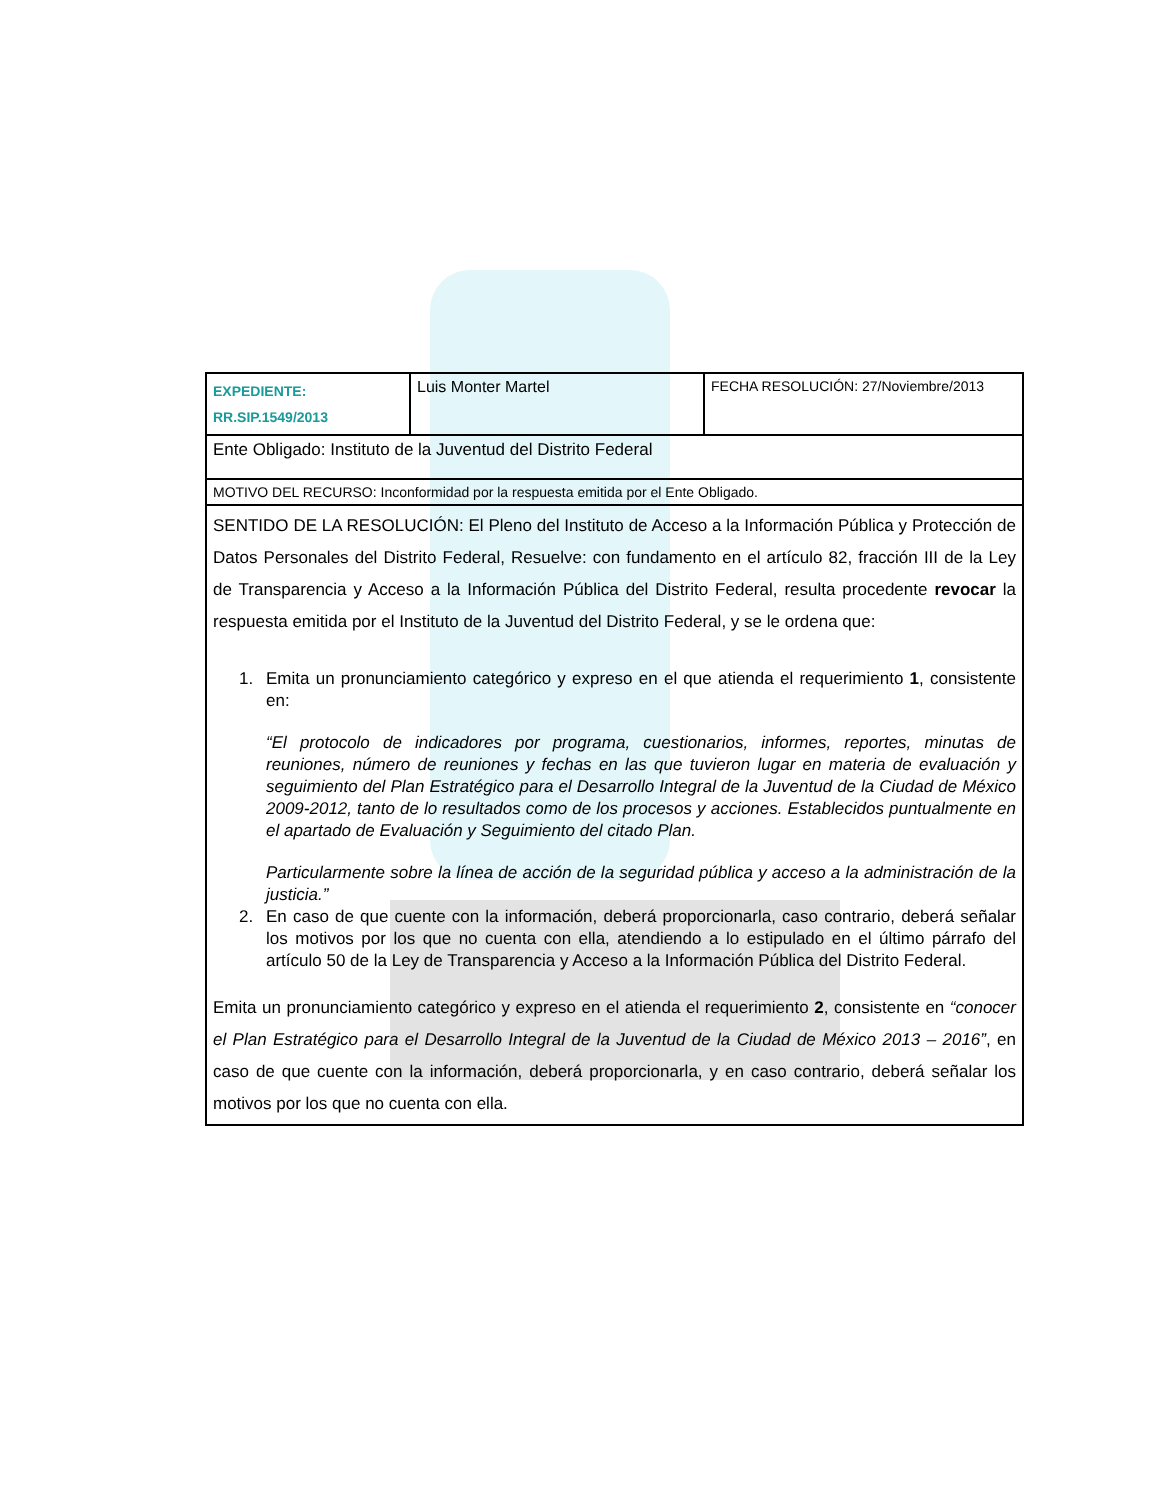| EXPEDIENTE: RR.SIP.1549/2013 | Luis Monter Martel | FECHA RESOLUCIÓN: 27/Noviembre/2013 |
| Ente Obligado: Instituto de la Juventud del Distrito Federal | | |
| MOTIVO DEL RECURSO: Inconformidad por la respuesta emitida por el Ente Obligado. | | |
| SENTIDO DE LA RESOLUCIÓN: El Pleno del Instituto de Acceso a la Información Pública y Protección de Datos Personales del Distrito Federal, Resuelve: con fundamento en el artículo 82, fracción III de la Ley de Transparencia y Acceso a la Información Pública del Distrito Federal, resulta procedente revocar la respuesta emitida por el Instituto de la Juventud del Distrito Federal, y se le ordena que: 1. Emita un pronunciamiento categórico y expreso en el que atienda el requerimiento 1 , consistente en: “El protocolo de indicadores por programa, cuestionarios, informes, reportes, minutas de reuniones, número de reuniones y fechas en las que tuvieron lugar en materia de evaluación y seguimiento del Plan Estratégico para el Desarrollo Integral de la Juventud de la Ciudad de México 2009-2012, tanto de lo resultados como de los procesos y acciones. Establecidos puntualmente en el apartado de Evaluación y Seguimiento del citado Plan. Particularmente sobre la línea de acción de la seguridad pública y acceso a la administración de la justicia.” 2. En caso de que cuente con la información, deberá proporcionarla, caso contrario, deberá señalar los motivos por los que no cuenta con ella, atendiendo a lo estipulado en el último párrafo del artículo 50 de la Ley de Transparencia y Acceso a la Información Pública del Distrito Federal. Emita un pronunciamiento categórico y expreso en el atienda el requerimiento 2 , consistente en “conocer el Plan Estratégico para el Desarrollo Integral de la Juventud de la Ciudad de México 2013 – 2016” , en caso de que cuente con la información, deberá proporcionarla, y en caso contrario, deberá señalar los motivos por los que no cuenta con ella. | | |